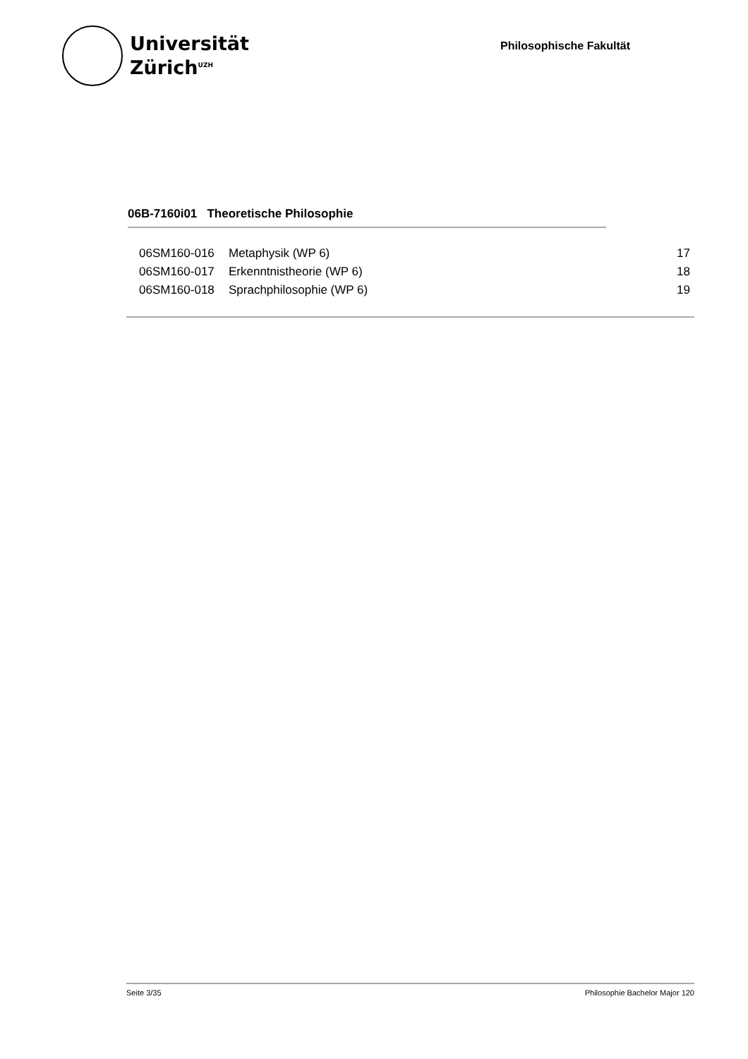Universität
Zürich<sup>UZH</sup>
Philosophische Fakultät
06B-7160i01 Theoretische Philosophie
| 06SM160-016 | Metaphysik (WP 6) | 17 |
| 06SM160-017 | Erkenntnistheorie (WP 6) | 18 |
| 06SM160-018 | Sprachphilosophie (WP 6) | 19 |
Seite 3/35 Philosophie Bachelor Major 120